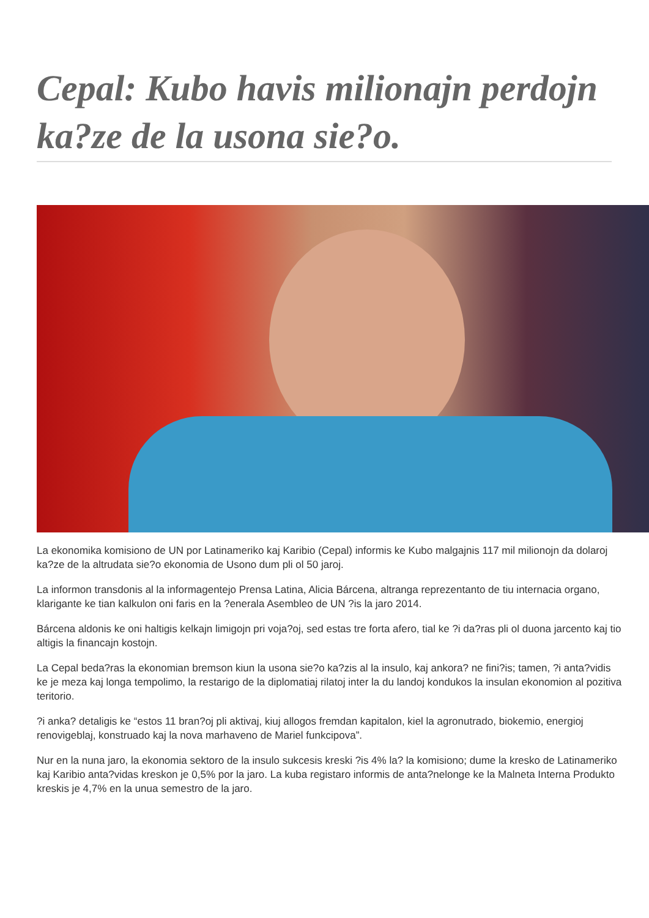Cepal: Kubo havis milionajn perdojn ka?ze de la usona sie?o.
La ekonomika komisiono de UN por Latinameriko kaj Karibio (Cepal) informis ke Kubo malgajnis 117 mil milionojn da dolaroj ka?ze de la altrudata sie?o ekonomia de Usono dum pli ol 50 jaroj.
La informon transdonis al la informagentejo Prensa Latina, Alicia Bárcena, altranga reprezentanto de tiu internacia organo, klarigante ke tian kalkulon oni faris en la ?enerala Asembleo de UN ?is la jaro 2014.
Bárcena aldonis ke oni haltigis kelkajn limigojn pri voja?oj, sed estas tre forta afero, tial ke ?i da?ras pli ol duona jarcento kaj tio altigis la financajn kostojn.
La Cepal beda?ras la ekonomian bremson kiun la usona sie?o ka?zis al la insulo, kaj ankora? ne fini?is; tamen, ?i anta?vidis ke je meza kaj longa tempolimo, la restarigo de la diplomatiaj rilatoj inter la du landoj kondukos la insulan ekonomion al pozitiva teritorio.
?i anka? detaligis ke “estos 11 bran?oj pli aktivaj, kiuj allogos fremdan kapitalon, kiel la agronutrado, biokemio, energioj renovigeblaj, konstruado kaj la nova marhaveno de Mariel funkcipova”.
Nur en la nuna jaro, la ekonomia sektoro de la insulo sukcesis kreski ?is 4% la? la komisiono; dume la kresko de Latinameriko kaj Karibio anta?vidas kreskon je 0,5% por la jaro. La kuba registaro informis de anta?nelonge ke la Malneta Interna Produkto kreskis je 4,7% en la unua semestro de la jaro.